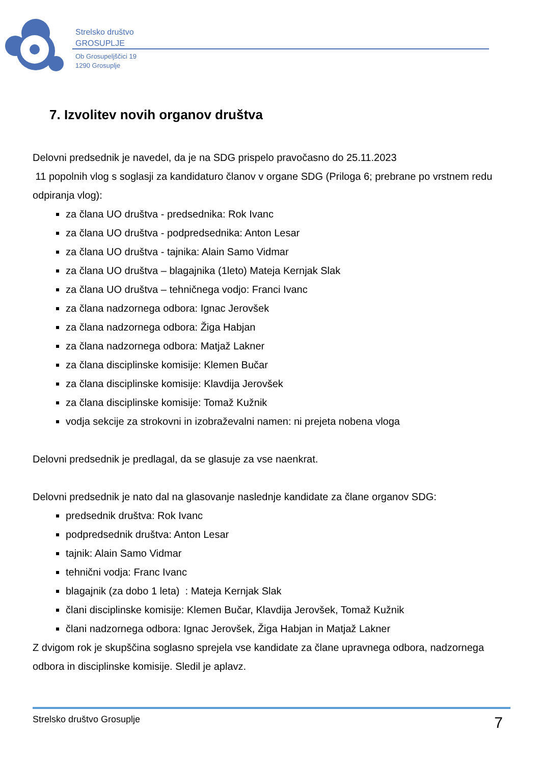Strelsko društvo
GROSUPLJE
Ob Grosupeljščici 19
1290 Grosuplje
7. Izvolitev novih organov društva
Delovni predsednik je navedel, da je na SDG prispelo pravočasno do 25.11.2023
11 popolnih vlog s soglasji za kandidaturo članov v organe SDG (Priloga 6; prebrane po vrstnem redu odpiranja vlog):
za člana UO društva - predsednika: Rok Ivanc
za člana UO društva - podpredsednika: Anton Lesar
za člana UO društva - tajnika: Alain Samo Vidmar
za člana UO društva – blagajnika (1leto) Mateja Kernjak Slak
za člana UO društva – tehničnega vodjo: Franci Ivanc
za člana nadzornega odbora: Ignac Jerovšek
za člana nadzornega odbora: Žiga Habjan
za člana nadzornega odbora: Matjaž Lakner
za člana disciplinske komisije: Klemen Bučar
za člana disciplinske komisije: Klavdija Jerovšek
za člana disciplinske komisije: Tomaž Kužnik
vodja sekcije za strokovni in izobraževalni namen: ni prejeta nobena vloga
Delovni predsednik je predlagal, da se glasuje za vse naenkrat.
Delovni predsednik je nato dal na glasovanje naslednje kandidate za člane organov SDG:
predsednik društva: Rok Ivanc
podpredsednik društva: Anton Lesar
tajnik: Alain Samo Vidmar
tehnični vodja: Franc Ivanc
blagajnik (za dobo 1 leta) : Mateja Kernjak Slak
člani disciplinske komisije: Klemen Bučar, Klavdija Jerovšek, Tomaž Kužnik
člani nadzornega odbora: Ignac Jerovšek, Žiga Habjan in Matjaž Lakner
Z dvigom rok je skupščina soglasno sprejela vse kandidate za člane upravnega odbora, nadzornega odbora in disciplinske komisije. Sledil je aplavz.
Strelsko društvo Grosuplje 7